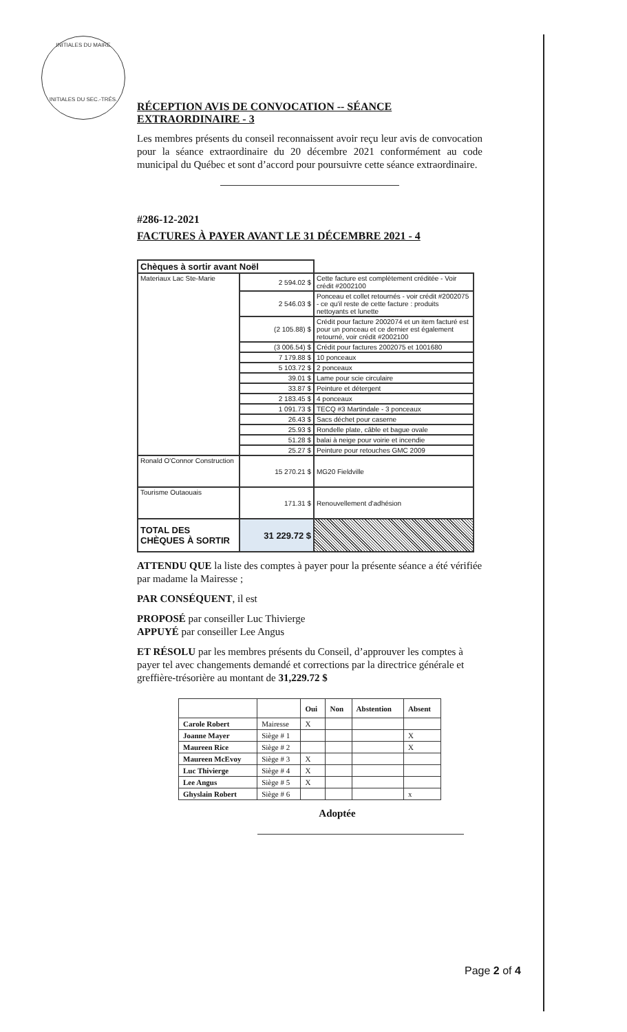INITIALES DU MAIRE
INITIALES DU SEC.-TRÉS.
RÉCEPTION AVIS DE CONVOCATION -- SÉANCE EXTRAORDINAIRE - 3
Les membres présents du conseil reconnaissent avoir reçu leur avis de convocation pour la séance extraordinaire du 20 décembre 2021 conformément au code municipal du Québec et sont d’accord pour poursuivre cette séance extraordinaire.
#286-12-2021
FACTURES À PAYER AVANT LE 31 DÉCEMBRE 2021 - 4
| Chèques à sortir avant Noël | | |
| Materiaux Lac Ste-Marie | 2 594.02 $ | Cette facture est complètement créditée - Voir crédit #2002100 |
| | 2 546.03 $ | Ponceau et collet retournés - voir crédit #2002075 - ce qu'il reste de cette facture : produits nettoyants et lunette |
| | (2 105.88) $ | Crédit pour facture 2002074 et un item facturé est pour un ponceau et ce dernier est également retourné, voir crédit #2002100 |
| | (3 006.54) $ | Crédit pour factures 2002075 et 1001680 |
| | 7 179.88 $ | 10 ponceaux |
| | 5 103.72 $ | 2 ponceaux |
| | 39.01 $ | Lame pour scie circulaire |
| | 33.87 $ | Peinture et détergent |
| | 2 183.45 $ | 4 ponceaux |
| | 1 091.73 $ | TECQ #3 Martindale - 3 ponceaux |
| | 26.43 $ | Sacs déchet pour caserne |
| | 25.93 $ | Rondelle plate, câble et bague ovale |
| | 51.28 $ | balai à neige pour voirie et incendie |
| | 25.27 $ | Peinture pour retouches GMC 2009 |
| Ronald O'Connor Construction | 15 270.21 $ | MG20 Fieldville |
| Tourisme Outaouais | 171.31 $ | Renouvellement d'adhésion |
| TOTAL DES CHÈQUES À SORTIR | 31 229.72 $ | |
ATTENDU QUE la liste des comptes à payer pour la présente séance a été vérifiée par madame la Mairesse ;
PAR CONSÉQUENT, il est
PROPOSÉ par conseiller Luc Thivierge
APPUYÉ par conseiller Lee Angus
ET RÉSOLU par les membres présents du Conseil, d’approuver les comptes à payer tel avec changements demandé et corrections par la directrice générale et greffière-trésorière au montant de 31,229.72 $
| | | Oui | Non | Abstention | Absent |
| --- | --- | --- | --- | --- | --- |
| Carole Robert | Mairesse | X | | | |
| Joanne Mayer | Siège # 1 | | | | X |
| Maureen Rice | Siège # 2 | | | | X |
| Maureen McEvoy | Siège # 3 | X | | | |
| Luc Thivierge | Siège # 4 | X | | | |
| Lee Angus | Siège # 5 | X | | | |
| Ghyslain Robert | Siège # 6 | | | | x |
Adoptée
Page 2 of 4